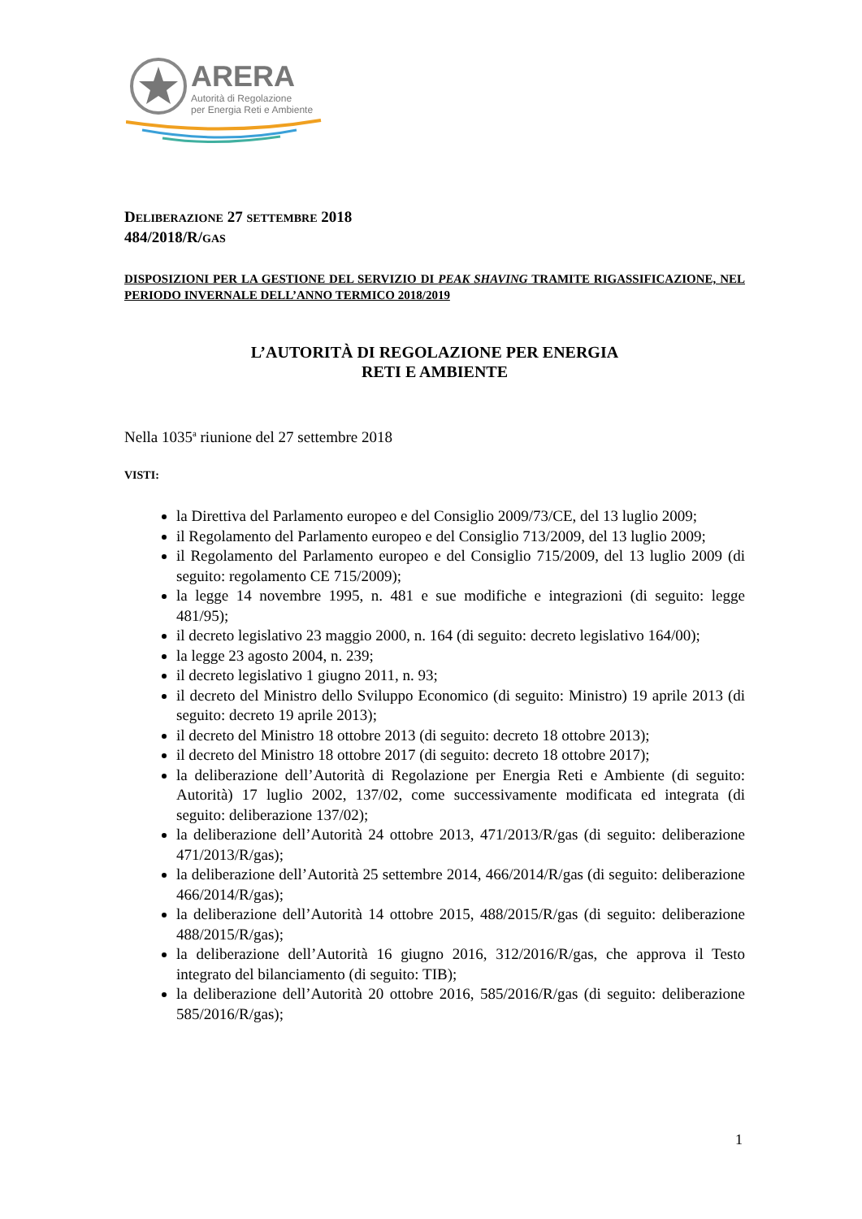ARERA
Autorità di Regolazione
per Energia Reti e Ambiente
DELIBERAZIONE 27 SETTEMBRE 2018
484/2018/R/GAS
DISPOSIZIONI PER LA GESTIONE DEL SERVIZIO DI PEAK SHAVING TRAMITE RIGASSIFICAZIONE, NEL PERIODO INVERNALE DELL’ANNO TERMICO 2018/2019
L’AUTORITÀ DI REGOLAZIONE PER ENERGIA
RETI E AMBIENTE
Nella 1035<sup>a</sup> riunione del 27 settembre 2018
VISTI:
la Direttiva del Parlamento europeo e del Consiglio 2009/73/CE, del 13 luglio 2009;
il Regolamento del Parlamento europeo e del Consiglio 713/2009, del 13 luglio 2009;
il Regolamento del Parlamento europeo e del Consiglio 715/2009, del 13 luglio 2009 (di seguito: regolamento CE 715/2009);
la legge 14 novembre 1995, n. 481 e sue modifiche e integrazioni (di seguito: legge 481/95);
il decreto legislativo 23 maggio 2000, n. 164 (di seguito: decreto legislativo 164/00);
la legge 23 agosto 2004, n. 239;
il decreto legislativo 1 giugno 2011, n. 93;
il decreto del Ministro dello Sviluppo Economico (di seguito: Ministro) 19 aprile 2013 (di seguito: decreto 19 aprile 2013);
il decreto del Ministro 18 ottobre 2013 (di seguito: decreto 18 ottobre 2013);
il decreto del Ministro 18 ottobre 2017 (di seguito: decreto 18 ottobre 2017);
la deliberazione dell’Autorità di Regolazione per Energia Reti e Ambiente (di seguito: Autorità) 17 luglio 2002, 137/02, come successivamente modificata ed integrata (di seguito: deliberazione 137/02);
la deliberazione dell’Autorità 24 ottobre 2013, 471/2013/R/gas (di seguito: deliberazione 471/2013/R/gas);
la deliberazione dell’Autorità 25 settembre 2014, 466/2014/R/gas (di seguito: deliberazione 466/2014/R/gas);
la deliberazione dell’Autorità 14 ottobre 2015, 488/2015/R/gas (di seguito: deliberazione 488/2015/R/gas);
la deliberazione dell’Autorità 16 giugno 2016, 312/2016/R/gas, che approva il Testo integrato del bilanciamento (di seguito: TIB);
la deliberazione dell’Autorità 20 ottobre 2016, 585/2016/R/gas (di seguito: deliberazione 585/2016/R/gas);
1